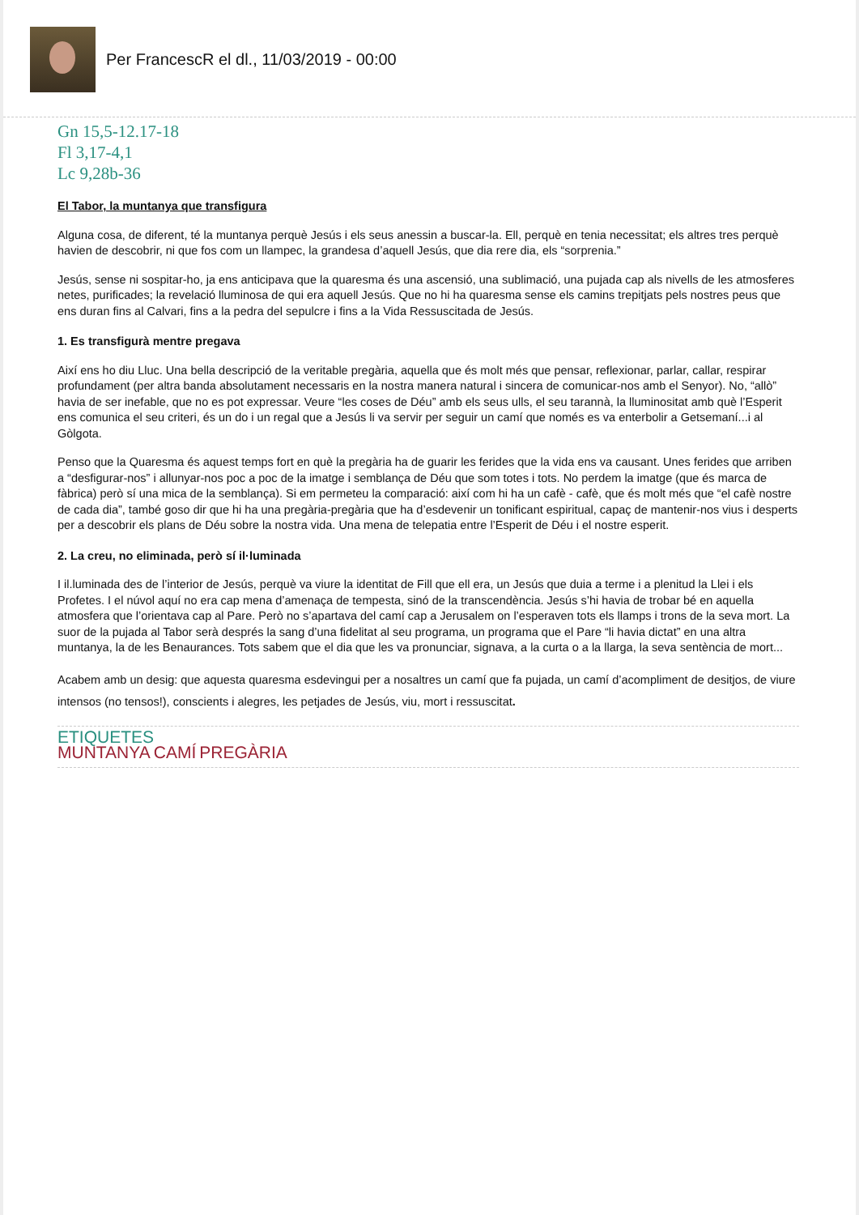Per FrancescR el dl., 11/03/2019 - 00:00
Gn 15,5-12.17-18
Fl 3,17-4,1
Lc 9,28b-36
El Tabor, la muntanya que transfigura
Alguna cosa, de diferent, té la muntanya perquè Jesús i els seus anessin a buscar-la. Ell, perquè en tenia necessitat; els altres tres perquè havien de descobrir, ni que fos com un llampec, la grandesa d’aquell Jesús, que dia rere dia, els “sorprenia.”
Jesús, sense ni sospitar-ho, ja ens anticipava que la quaresma és una ascensió, una sublimació, una pujada cap als nivells de les atmosferes netes, purificades; la revelació lluminosa de qui era aquell Jesús. Que no hi ha quaresma sense els camins trepitjats pels nostres peus que ens duran fins al Calvari, fins a la pedra del sepulcre i fins a la Vida Ressuscitada de Jesús.
1. Es transfigurà mentre pregava
Així ens ho diu Lluc. Una bella descripció de la veritable pregària, aquella que és molt més que pensar, reflexionar, parlar, callar, respirar profundament (per altra banda absolutament necessaris en la nostra manera natural i sincera de comunicar-nos amb el Senyor). No, “allò” havia de ser inefable, que no es pot expressar. Veure “les coses de Déu” amb els seus ulls, el seu tarannà, la lluminositat amb què l’Esperit ens comunica el seu criteri, és un do i un regal que a Jesús li va servir per seguir un camí que només es va enterbolir a Getsemaní...i al Gòlgota.
Penso que la Quaresma és aquest temps fort en què la pregària ha de guarir les ferides que la vida ens va causant. Unes ferides que arriben a “desfigurar-nos” i allunyar-nos poc a poc de la imatge i semblança de Déu que som totes i tots. No perdem la imatge (que és marca de fàbrica) però sí una mica de la semblança). Si em permeteu la comparació: així com hi ha un cafè - cafè, que és molt més que “el cafè nostre de cada dia”, també goso dir que hi ha una pregària-pregària que ha d’esdevenir un tonificant espiritual, capaç de mantenir-nos vius i desperts per a descobrir els plans de Déu sobre la nostra vida. Una mena de telepatia entre l’Esperit de Déu i el nostre esperit.
2. La creu, no eliminada, però sí il·luminada
I il.luminada des de l’interior de Jesús, perquè va viure la identitat de Fill que ell era, un Jesús que duia a terme i a plenitud la Llei i els Profetes. I el núvol aquí no era cap mena d’amenaça de tempesta, sinó de la transcendència. Jesús s’hi havia de trobar bé en aquella atmosfera que l’orientava cap al Pare. Però no s’apartava del camí cap a Jerusalem on l’esperaven tots els llamps i trons de la seva mort. La suor de la pujada al Tabor serà després la sang d’una fidelitat al seu programa, un programa que el Pare “li havia dictat” en una altra muntanya, la de les Benaurances. Tots sabem que el dia que les va pronunciar, signava, a la curta o a la llarga, la seva sentència de mort...
Acabem amb un desig: que aquesta quaresma esdevingui per a nosaltres un camí que fa pujada, un camí d’acompliment de desitjos, de viure intensos (no tensos!), conscients i alegres, les petjades de Jesús, viu, mort i ressuscitat.
ETIQUETES
MUNTANYA CAMÍ PREGÀRIA